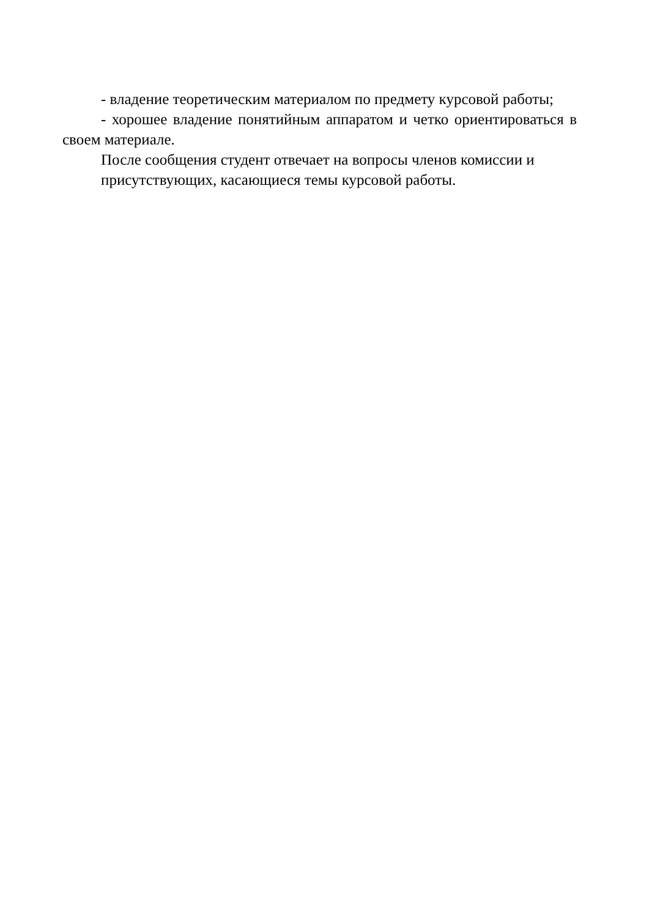- владение теоретическим материалом по предмету курсовой работы;
- хорошее владение понятийным аппаратом и четко ориентироваться в своем материале.
После сообщения студент отвечает на вопросы членов комиссии и
присутствующих, касающиеся темы курсовой работы.